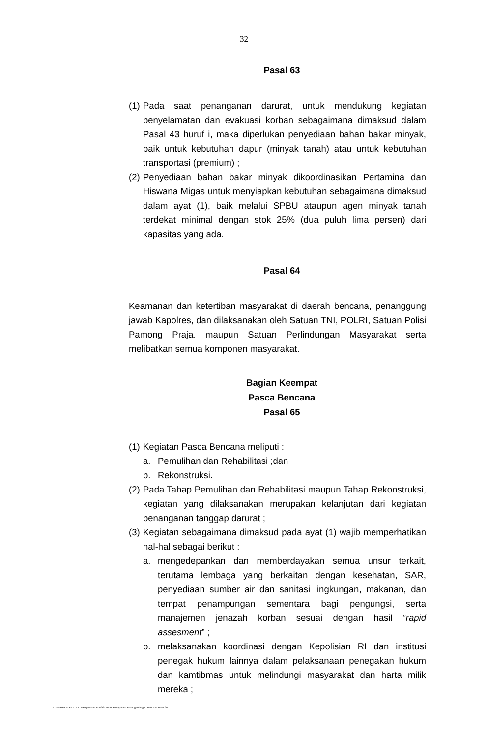32
Pasal 63
(1) Pada saat penanganan darurat, untuk mendukung kegiatan penyelamatan dan evakuasi korban sebagaimana dimaksud dalam Pasal 43 huruf i, maka diperlukan penyediaan bahan bakar minyak, baik untuk kebutuhan dapur (minyak tanah) atau untuk kebutuhan transportasi (premium) ;
(2) Penyediaan bahan bakar minyak dikoordinasikan Pertamina dan Hiswana Migas untuk menyiapkan kebutuhan sebagaimana dimaksud dalam ayat (1), baik melalui SPBU ataupun agen minyak tanah terdekat minimal dengan stok 25% (dua puluh lima persen) dari kapasitas yang ada.
Pasal 64
Keamanan dan ketertiban masyarakat di daerah bencana, penanggung jawab Kapolres, dan dilaksanakan oleh Satuan TNI, POLRI, Satuan Polisi Pamong Praja. maupun Satuan Perlindungan Masyarakat serta melibatkan semua komponen masyarakat.
Bagian Keempat
Pasca Bencana
Pasal 65
(1) Kegiatan Pasca Bencana meliputi :
a. Pemulihan dan Rehabilitasi ;dan
b. Rekonstruksi.
(2) Pada Tahap Pemulihan dan Rehabilitasi maupun Tahap Rekonstruksi, kegiatan yang dilaksanakan merupakan kelanjutan dari kegiatan penanganan tanggap darurat ;
(3) Kegiatan sebagaimana dimaksud pada ayat (1) wajib memperhatikan hal-hal sebagai berikut :
a. mengedepankan dan memberdayakan semua unsur terkait, terutama lembaga yang berkaitan dengan kesehatan, SAR, penyediaan sumber air dan sanitasi lingkungan, makanan, dan tempat penampungan sementara bagi pengungsi, serta manajemen jenazah korban sesuai dengan hasil ”rapid assesment” ;
b. melaksanakan koordinasi dengan Kepolisian RI dan institusi penegak hukum lainnya dalam pelaksanaan penegakan hukum dan kamtibmas untuk melindungi masyarakat dan harta milik mereka ;
D:\PERBUB PAK ARIS\Keputusan Pendek 2006\Manajemen Penanggulangan Bencana Baru.doc